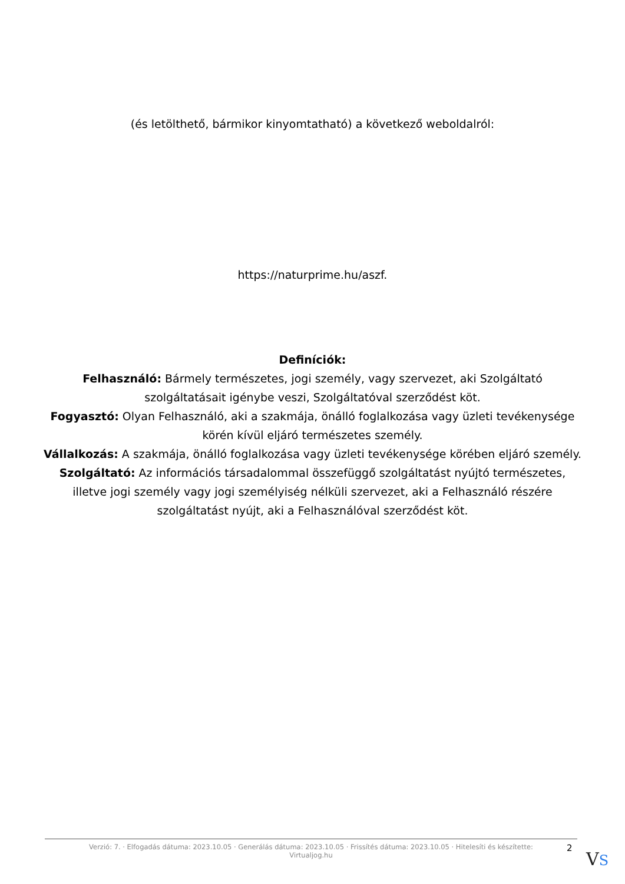(és letölthető, bármikor kinyomtatható) a következő weboldalról:
https://naturprime.hu/aszf.
Definíciók:
Felhasználó: Bármely természetes, jogi személy, vagy szervezet, aki Szolgáltató szolgáltatásait igénybe veszi, Szolgáltatóval szerződést köt.
Fogyasztó: Olyan Felhasználó, aki a szakmája, önálló foglalkozása vagy üzleti tevékenysége körén kívül eljáró természetes személy.
Vállalkozás: A szakmája, önálló foglalkozása vagy üzleti tevékenysége körében eljáró személy.
Szolgáltató: Az információs társadalommal összefüggő szolgáltatást nyújtó természetes, illetve jogi személy vagy jogi személyiség nélküli szervezet, aki a Felhasználó részére szolgáltatást nyújt, aki a Felhasználóval szerződést köt.
Verzió: 7. · Elfogadás dátuma: 2023.10.05 · Generálás dátuma: 2023.10.05 · Frissítés dátuma: 2023.10.05 · Hitelesíti és készítette:
Virtualjog.hu
2
VS